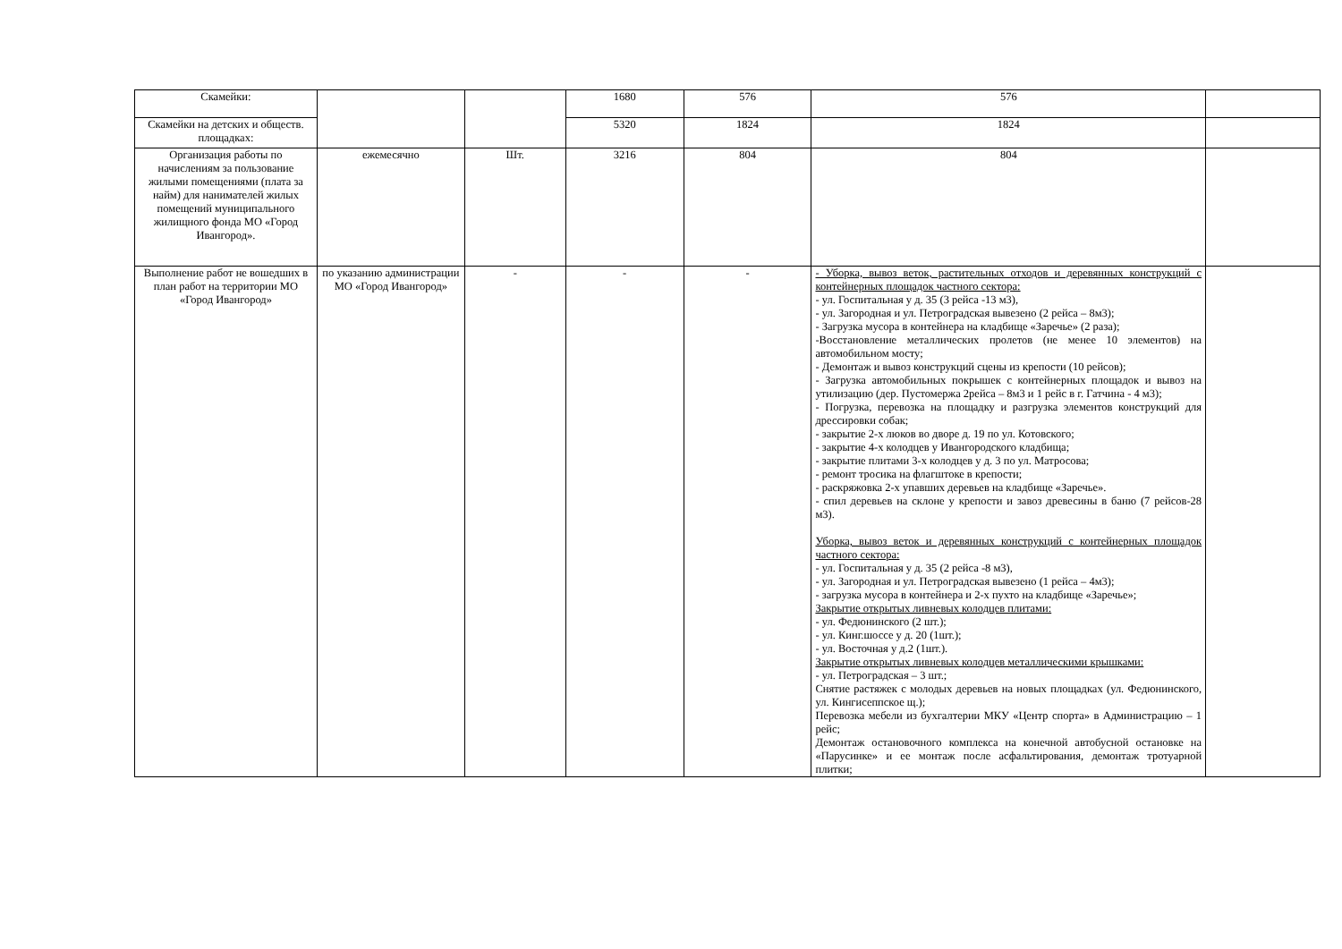| Скамейки: | | | 1680 | 576 | 576 | |
| Скамейки на детских и обществ. площадках: | | | 5320 | 1824 | 1824 | |
| Организация работы по начислениям за пользование жилыми помещениями (плата за найм) для нанимателей жилых помещений муниципального жилищного фонда МО «Город Ивангород». | ежемесячно | Шт. | 3216 | 804 | 804 | |
| Выполнение работ не вошедших в план работ на территории МО «Город Ивангород» | по указанию администрации МО «Город Ивангород» | - | - | - | - Уборка, вывоз веток, растительных отходов и деревянных конструкций с контейнерных площадок частного сектора: - ул. Госпитальная у д. 35 (3 рейса -13 м3), - ул. Загородная и ул. Петроградская вывезено (2 рейса – 8м3); - Загрузка мусора в контейнера на кладбище «Заречье» (2 раза); -Восстановление металлических пролетов (не менее 10 элементов) на автомобильном мосту; - Демонтаж и вывоз конструкций сцены из крепости (10 рейсов); - Загрузка автомобильных покрышек с контейнерных площадок и вывоз на утилизацию (дер. Пустомержа 2рейса – 8м3 и 1 рейс в г. Гатчина - 4 м3); - Погрузка, перевозка на площадку и разгрузка элементов конструкций для дрессировки собак; - закрытие 2-х люков во дворе д. 19 по ул. Котовского; - закрытие 4-х колодцев у Ивангородского кладбища; - закрытие плитами 3-х колодцев у д. 3 по ул. Матросова; - ремонт тросика на флагштоке в крепости; - раскряжовка 2-х упавших деревьев на кладбище «Заречье». - спил деревьев на склоне у крепости и завоз древесины в баню (7 рейсов-28 м3). Уборка, вывоз веток и деревянных конструкций с контейнерных площадок частного сектора: - ул. Госпитальная у д. 35 (2 рейса -8 м3), - ул. Загородная и ул. Петроградская вывезено (1 рейса – 4м3); - загрузка мусора в контейнера и 2-х пухто на кладбище «Заречье»; Закрытие открытых ливневых колодцев плитами: - ул. Федюнинского (2 шт.); - ул. Кинг.шоссе у д. 20 (1шт.); - ул. Восточная у д.2 (1шт.). Закрытие открытых ливневых колодцев металлическими крышками: - ул. Петроградская – 3 шт.; Снятие растяжек с молодых деревьев на новых площадках (ул. Федюнинского, ул. Кингисеппское щ.); Перевозка мебели из бухгалтерии МКУ «Центр спорта» в Администрацию – 1 рейс; Демонтаж остановочного комплекса на конечной автобусной остановке на «Парусинке» и ее монтаж после асфальтирования, демонтаж тротуарной плитки; | |